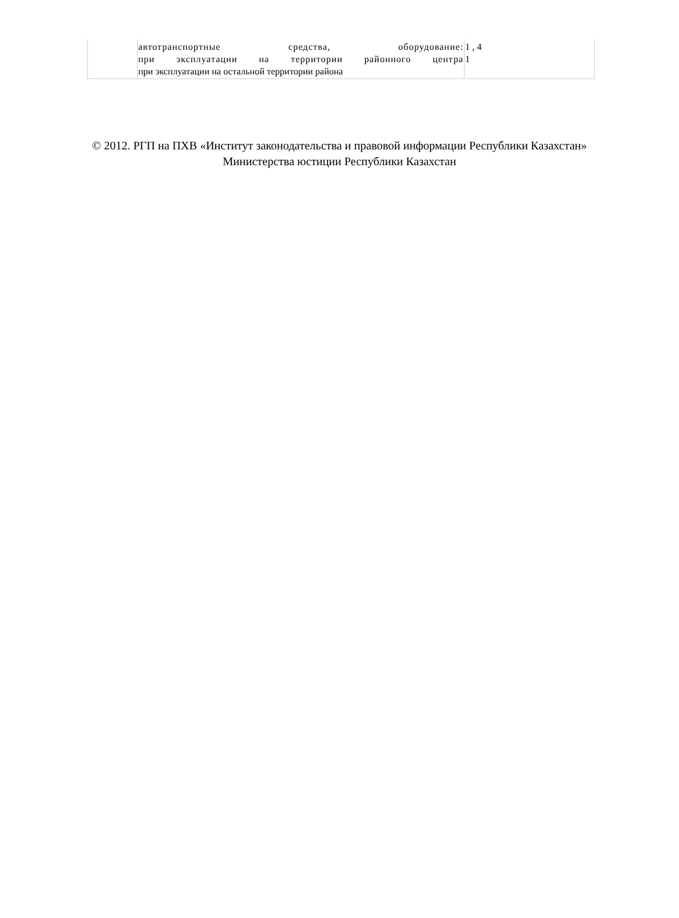| | автотранспортные средства, оборудование: при эксплуатации на территории районного центра при эксплуатации на остальной территории района | 1 , 4 1 |
© 2012. РГП на ПХВ «Институт законодательства и правовой информации Республики Казахстан»
Министерства юстиции Республики Казахстан